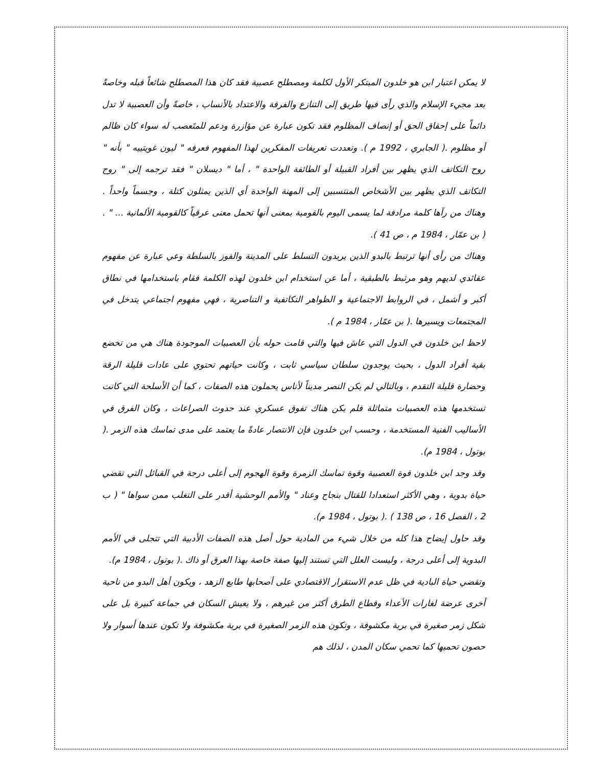لا يمكن اعتبار ابن هو خلدون المبتكر الأول لكلمة ومصطلح عصبية فقد كان هذا المصطلح شائعاً قبله وخاصةً بعد مجيء الإسلام والذي رأى فيها طريق إلى التنازع والفرقة والاعتداد بالأنساب ، خاصةً وأن العصبية لا تدل دائماً على إحقاق الحق أو إنصاف المظلوم فقد تكون عبارة عن مؤازرة ودعم للمتَعصب له سواء كان ظالم أو مظلوم .( الجابري ، 1992 م ). وتعددت تعريفات المفكرين لهذا المفهوم فعرفه " ليون غويتييه " بأنه " روح التكاتف الذي يظهر بين أفراد القبيلة أو الطائفة الواحدة " ، أما " ديسلان " فقد ترجمه إلى " روح التكاتف الذي يظهر بين الأشخاص المنتسبين إلى المهنة الواحدة أي الذين يمثلون كتلة ، وجسماً واحداً . وهناك من رآها كلمة مرادفة لما يسمى اليوم بالقومية بمعنى أنها تحمل معنى عرقياً كالقومية الألمانية ... " . ( بن عمّار ، 1984 م ، ص 41 ).
وهناك من رأى أنها ترتبط بالبدو الذين يريدون التسلط على المدينة والفوز بالسلطة وعي عبارة عن مفهوم عقائدي لديهم وهو مرتبط بالطبقية ، أما عن استخدام ابن خلدون لهذه الكلمة فقام باستخدامها في نطاق أكبر و أشمل ، في الروابط الاجتماعية و الظواهر التكاتفية و التناصرية ، فهي مفهوم اجتماعي يتدخل في المجتمعات ويسيرها .( بن عمّار ، 1984 م ).
لاحظ ابن خلدون في الدول التي عاش فيها والتي قامت حوله بأن العصبيات الموجودة هناك هي من تخضع بقية أفراد الدول ، بحيث يوجدون سلطان سياسي ثابت ، وكانت حياتهم تحتوي على عادات قليلة الرقة وحضارة قليلة التقدم ، وبالتالي لم يكن النصر مديناً لأناس يحملون هذه الصفات ، كما أن الأسلحة التي كانت تستخدمها هذه العصبيات متماثلة فلم يكن هناك تفوق عسكري عند حدوث الصراعات ، وكان الفرق في الأساليب الفنية المستخدمة ، وحسب ابن خلدون فإن الانتصار عادةً ما يعتمد على مدى تماسك هذه الزمر .( بوتول ، 1984 م).
وقد وجد ابن خلدون قوة العصبية وقوة تماسك الزمرة وقوة الهجوم إلى أعلى درجة في القبائل التي تقضي حياة بدوية ، وهي الأكثر استعدادا للقتال بنجاح وعناد " والأمم الوحشية أقدر على التغلب ممن سواها " ( ب 2 ، الفصل 16 ، ص 138 ) .( بوتول ، 1984 م).
وقد حاول إيضاح هذا كله من خلال شيء من المادية حول أصل هذه الصفات الأدبية التي تتجلى في الأمم البدوية إلى أعلى درجة ، وليست العلل التي تستند إليها صفة خاصة بهذا العرق أو ذاك .( بوتول ، 1984 م).
وتقضي حياة البادية في ظل عدم الاستقرار الاقتصادي على أصحابها طابع الزهد ، ويكون أهل البدو من ناحية أخرى عرضة لغارات الأعداء وقطاع الطرق أكثر من غيرهم ، ولا يعيش السكان في جماعة كبيرة بل على شكل زمر صغيرة في برية مكشوفة ، وتكون هذه الزمر الصغيرة في برية مكشوفة ولا تكون عندها أسوار ولا حصون تحميها كما تحمي سكان المدن ، لذلك هم